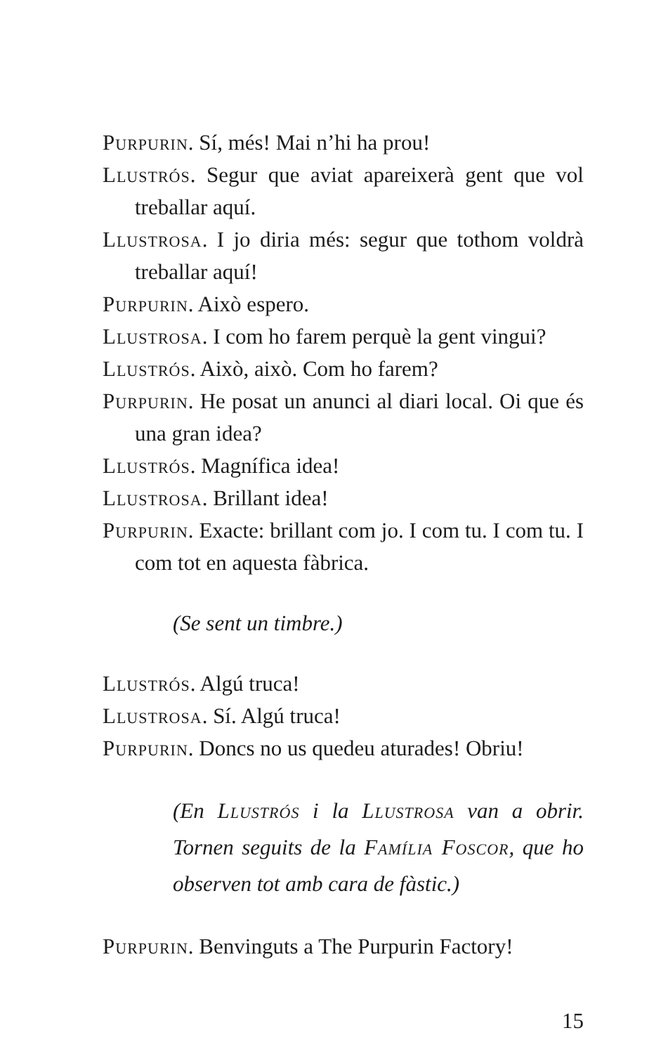Purpurin. Sí, més! Mai n’hi ha prou!
Llustrós. Segur que aviat apareixerà gent que vol treballar aquí.
Llustrosa. I jo diria més: segur que tothom voldrà treballar aquí!
Purpurin. Això espero.
Llustrosa. I com ho farem perquè la gent vingui?
Llustrós. Això, això. Com ho farem?
Purpurin. He posat un anunci al diari local. Oi que és una gran idea?
Llustrós. Magnífica idea!
Llustrosa. Brillant idea!
Purpurin. Exacte: brillant com jo. I com tu. I com tu. I com tot en aquesta fàbrica.
(Se sent un timbre.)
Llustrós. Algú truca!
Llustrosa. Sí. Algú truca!
Purpurin. Doncs no us quedeu aturades! Obriu!
(En Llustrós i la Llustrosa van a obrir. Tornen seguits de la Família Foscor, que ho observen tot amb cara de fàstic.)
Purpurin. Benvinguts a The Purpurin Factory!
15